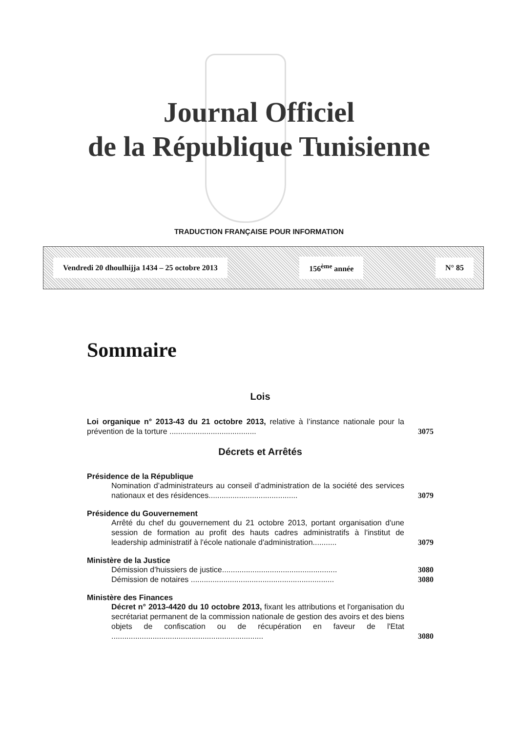Journal Officiel
de la République Tunisienne
TRADUCTION FRANÇAISE POUR INFORMATION
Vendredi 20 dhoulhijja 1434 – 25 octobre 2013 156<sup>ème</sup> année N° 85
Sommaire
Lois
Loi organique n° 2013-43 du 21 octobre 2013, relative à l’instance nationale pour la prévention de la torture ........................................
3075
Décrets et Arrêtés
Présidence de la République
Nomination d’administrateurs au conseil d’administration de la société des services nationaux et des résidences.........................................
3079
Présidence du Gouvernement
Arrêté du chef du gouvernement du 21 octobre 2013, portant organisation d'une session de formation au profit des hauts cadres administratifs à l'institut de leadership administratif à l'école nationale d'administration...........
3079
Ministère de la Justice
Démission d’huissiers de justice.....................................................
3080
Démission de notaires ..................................................................
3080
Ministère des Finances
Décret n° 2013-4420 du 10 octobre 2013, fixant les attributions et l'organisation du secrétariat permanent de la commission nationale de gestion des avoirs et des biens objets de confiscation ou de récupération en faveur de l'Etat ......................................................................
3080